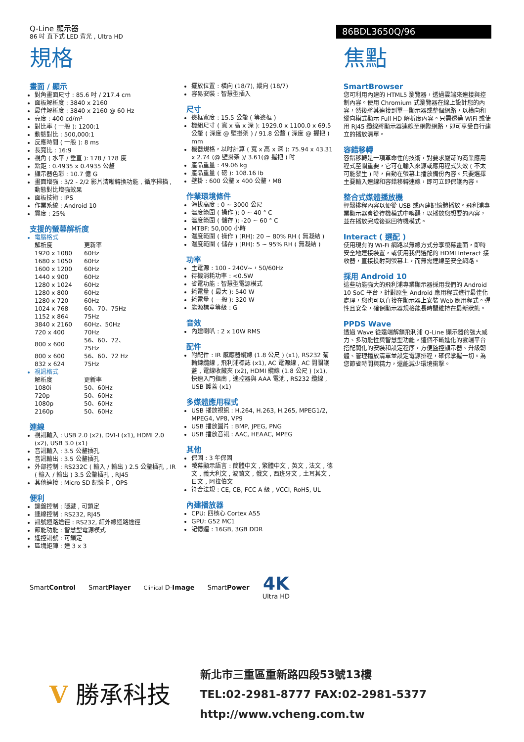Q-Line 顯示器
86 吋 直下式 LED 背光 , Ultra HD
86BDL3650Q/96
規格
畫面 / 顯示
對角畫面尺寸 : 85.6 吋 / 217.4 cm
面板解析度 : 3840 x 2160
最佳解析度 : 3840 x 2160 @ 60 Hz
亮度 : 400 cd/m²
對比率 ( 一般 ): 1200:1
動態對比 : 500,000:1
反應時間 ( 一般 ): 8 ms
長寬比 : 16:9
視角 ( 水平 / 垂直 ): 178 / 178 度
點距 : 0.4935 x 0.4935 公釐
顯示器色彩 : 10.7 億 G
畫面增強 : 3/2 - 2/2 影片清晰轉換功能 , 循序掃描 , 動態對比增強效果
面板技術 : IPS
作業系統 : Android 10
霧度 : 25%
支援的螢幕解析度
電腦格式
| 解析度 | 更新率 |
| --- | --- |
| 1920 x 1080 | 60Hz |
| 1680 x 1050 | 60Hz |
| 1600 x 1200 | 60Hz |
| 1440 x 900 | 60Hz |
| 1280 x 1024 | 60Hz |
| 1280 x 800 | 60Hz |
| 1280 x 720 | 60Hz |
| 1024 x 768 | 60、70、75Hz |
| 1152 x 864 | 75Hz |
| 3840 x 2160 | 60Hz、50Hz |
| 720 x 400 | 70Hz |
| 800 x 600 | 56、60、72、75Hz |
| 800 x 600 | 56、60、72 Hz |
| 832 x 624 | 75Hz |
視訊格式
| 解析度 | 更新率 |
| --- | --- |
| 1080i | 50、60Hz |
| 720p | 50、60Hz |
| 1080p | 50、60Hz |
| 2160p | 50、60Hz |
連線
視訊輸入 : USB 2.0 (x2), DVI-I (x1), HDMI 2.0 (x2), USB 3.0 (x1)
音訊輸入 : 3.5 公釐插孔
音訊輸出 : 3.5 公釐插孔
外部控制 : RS232C ( 輸入 / 輸出 ) 2.5 公釐插孔 , IR ( 輸入 / 輸出 ) 3.5 公釐插孔 , RJ45
其他連接 : Micro SD 記憶卡 , OPS
便利
鍵盤控制 : 隱藏 , 可鎖定
連線控制 : RS232, RJ45
訊號迴路途徑 : RS232, 紅外線迴路途徑
節能功能 : 智慧型電源模式
遙控訊號 : 可鎖定
區塊矩陣 : 達 3 x 3
擺放位置 : 橫向 (18/7), 縱向 (18/7)
容易安裝 : 智慧型插入
尺寸
邊框寬度 : 15.5 公釐 ( 等邊框 )
機組尺寸 ( 寬 x 高 x 深 ): 1929.0 x 1100.0 x 69.5 公釐 ( 深度 @ 壁掛架 ) / 91.8 公釐 ( 深度 @ 握把 ) mm
機器規格，以吋計算 ( 寬 x 高 x 深 ): 75.94 x 43.31 x 2.74 (@ 壁掛架 )/ 3.61(@ 握把 ) 吋
產品重量 : 49.06 kg
產品重量 ( 磅 ): 108.16 lb
壁掛 : 600 公釐 x 400 公釐，M8
作業環境條件
海拔高度 : 0 ~ 3000 公尺
溫度範圍 ( 操作 ): 0 ~ 40 ° C
溫度範圍 ( 儲存 ): -20 ~ 60 ° C
MTBF: 50,000 小時
濕度範圍 ( 操作 ) [RH]: 20 ~ 80% RH ( 無凝結 )
濕度範圍 ( 儲存 ) [RH]: 5 ~ 95% RH ( 無凝結 )
功率
主電源 : 100 - 240V~，50/60Hz
待機消耗功率 : <0.5W
省電功能 : 智慧型電源模式
耗電量 ( 最大 ): 540 W
耗電量 ( 一般 ): 320 W
能源標章等級 : G
音效
內建喇叭 : 2 x 10W RMS
配件
附配件 : IR 感應器纜線 (1.8 公尺 ) (x1), RS232 菊輪鍊纜線 , 飛利浦標誌 (x1), AC 電源線 , AC 開關護蓋 , 電線收藏夾 (x2), HDMI 纜線 (1.8 公尺 ) (x1), 快速入門指南 , 遙控器與 AAA 電池 , RS232 纜線 , USB 護蓋 (x1)
多媒體應用程式
USB 播放視訊 : H.264, H.263, H.265, MPEG1/2, MPEG4, VP8, VP9
USB 播放圖片 : BMP, JPEG, PNG
USB 播放音訊 : AAC, HEAAC, MPEG
其他
保固 : 3 年保固
螢幕顯示語言 : 簡體中文 , 繁體中文 , 英文 , 法文 , 德文 , 義大利文 , 波蘭文 , 俄文 , 西班牙文 , 土耳其文 , 日文 , 阿拉伯文
符合法規 : CE, CB, FCC A 級 , VCCI, RoHS, UL
內建播放器
CPU: 四核心 Cortex A55
GPU: G52 MC1
記憶體 : 16GB, 3GB DDR
焦點
SmartBrowser
您可利用內建的 HTML5 瀏覽器，透過雲端來連接與控制內容。使用 Chromium 式瀏覽器在線上設計您的內容，然後將其連接到單一顯示器或整個網路，以橫向和縱向模式顯示 Full HD 解析度內容。只需透過 WiFi 或使用 RJ45 纜線將顯示器連線至網際網路，即可享受自行建立的播放清單。
容錯移轉
容錯移轉是一項革命性的技術，對要求嚴苛的商業應用程式至關重要，它可在輸入來源或應用程式失效 ( 不太可能發生 ) 時，自動在螢幕上播放備份內容。只要選擇主要輸入連線和容錯移轉連線，即可立即保護內容。
整合式媒體播放機
輕鬆排程內容以便從 USB 或內建記憶體播放。飛利浦專業顯示器會從待機模式中喚醒，以播放您想要的內容，並在播放完成後返回待機模式。
Interact ( 選配 )
使用現有的 Wi-Fi 網路以無線方式分享螢幕畫面，即時安全地連接裝置，或使用我們選配的 HDMI Interact 接收器，直接投射到螢幕上，而無需連線至安全網路。
採用 Android 10
這些功能強大的飛利浦專業顯示器採用我們的 Android 10 SoC 平台，針對原生 Android 應用程式進行最佳化處理，您也可以直接在顯示器上安裝 Web 應用程式。彈性且安全，確保顯示器規格能長時間維持在最新狀態。
PPDS Wave
透過 Wave 從遠端解鎖飛利浦 Q-Line 顯示器的強大威力、多功能性與智慧型功能。這個不斷進化的雲端平台搭配簡化的安裝和設定程序，方便監控顯示器、升級韌體、管理播放清單並設定電源排程，確保掌握一切。為您節省時間與精力，還能減少環境衝擊。
SmartControl SmartPlayer Clinical D-Image SmartPower 4K
Ultra HD
V 勝承科技
新北市三重區重新路四段53號13樓
TEL:02-2981-8777 FAX:02-2981-5377
http://www.vcheng.com.tw